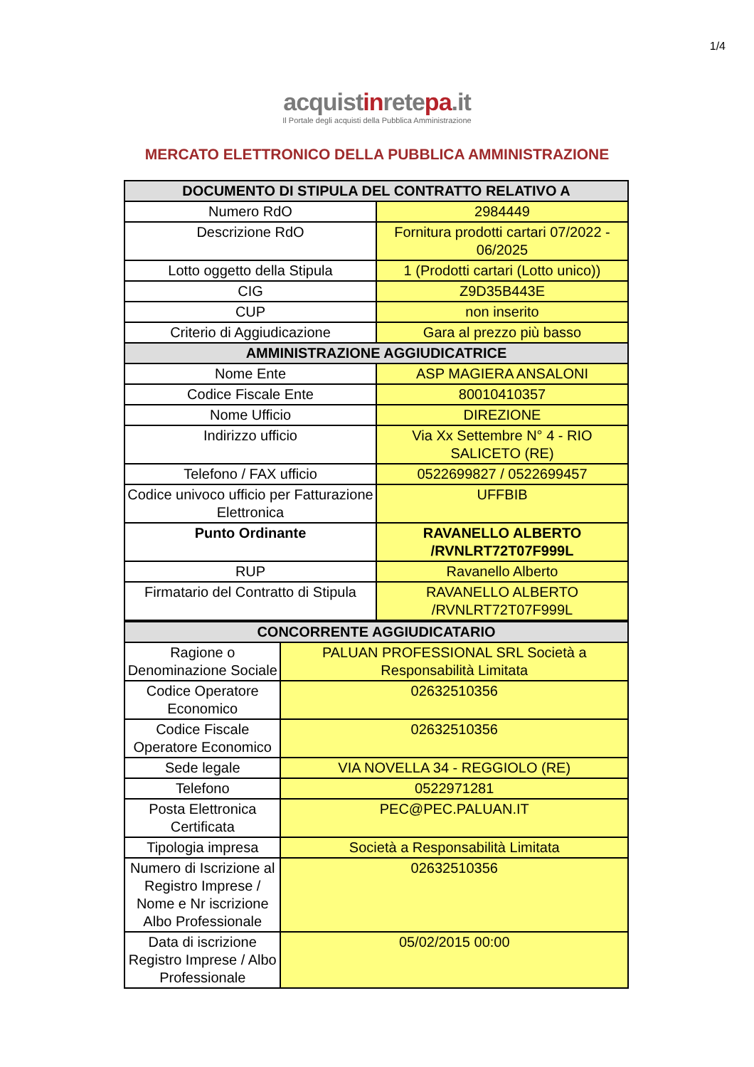1/4
acquistinretepa.it
Il Portale degli acquisti della Pubblica Amministrazione
MERCATO ELETTRONICO DELLA PUBBLICA AMMINISTRAZIONE
| DOCUMENTO DI STIPULA DEL CONTRATTO RELATIVO A | |
| --- | --- |
| Numero RdO | 2984449 |
| Descrizione RdO | Fornitura prodotti cartari 07/2022 - 06/2025 |
| Lotto oggetto della Stipula | 1 (Prodotti cartari (Lotto unico)) |
| CIG | Z9D35B443E |
| CUP | non inserito |
| Criterio di Aggiudicazione | Gara al prezzo più basso |
| AMMINISTRAZIONE AGGIUDICATRICE | |
| Nome Ente | ASP MAGIERA ANSALONI |
| Codice Fiscale Ente | 80010410357 |
| Nome Ufficio | DIREZIONE |
| Indirizzo ufficio | Via Xx Settembre N° 4 - RIO SALICETO (RE) |
| Telefono / FAX ufficio | 0522699827 / 0522699457 |
| Codice univoco ufficio per Fatturazione Elettronica | UFFBIB |
| Punto Ordinante | RAVANELLO ALBERTO /RVNLRT72T07F999L |
| RUP | Ravanello Alberto |
| Firmatario del Contratto di Stipula | RAVANELLO ALBERTO /RVNLRT72T07F999L |
| CONCORRENTE AGGIUDICATARIO | |
| --- | --- |
| Ragione o Denominazione Sociale | PALUAN PROFESSIONAL SRL Società a Responsabilità Limitata |
| Codice Operatore Economico | 02632510356 |
| Codice Fiscale Operatore Economico | 02632510356 |
| Sede legale | VIA NOVELLA 34 - REGGIOLO (RE) |
| Telefono | 0522971281 |
| Posta Elettronica Certificata | PEC@PEC.PALUAN.IT |
| Tipologia impresa | Società a Responsabilità Limitata |
| Numero di Iscrizione al Registro Imprese / Nome e Nr iscrizione Albo Professionale | 02632510356 |
| Data di iscrizione Registro Imprese / Albo Professionale | 05/02/2015 00:00 |